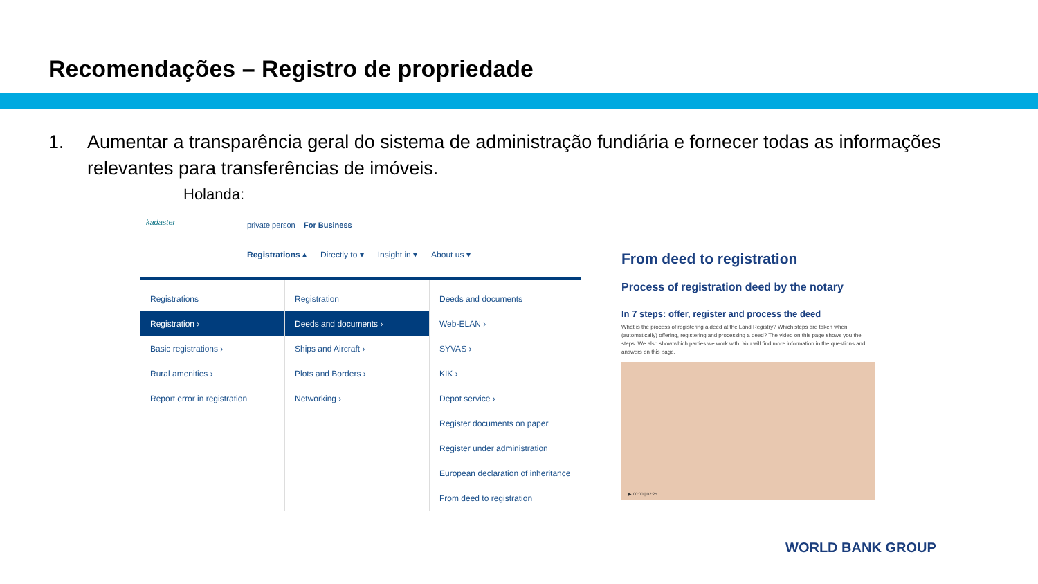Recomendações – Registro de propriedade
1. Aumentar a transparência geral do sistema de administração fundiária e fornecer todas as informações relevantes para transferências de imóveis.
Holanda:
kadaster private person For Business
Registrations ▴ Directly to ▾ Insight in ▾ About us ▾
Registrations
Registration ›
Basic registrations ›
Rural amenities ›
Report error in registration
Registration
Deeds and documents ›
Ships and Aircraft ›
Plots and Borders ›
Networking ›
Deeds and documents
Web-ELAN ›
SYVAS ›
KIK ›
Depot service ›
Register documents on paper
Register under administration
European declaration of inheritance
From deed to registration
From deed to registration
Process of registration deed by the notary
In 7 steps: offer, register and process the deed
What is the process of registering a deed at the Land Registry? Which steps are taken when (automatically) offering, registering and processing a deed? The video on this page shows you the steps. We also show which parties we work with. You will find more information in the questions and answers on this page.
▶ 00:00 | 02:25
WORLD BANK GROUP